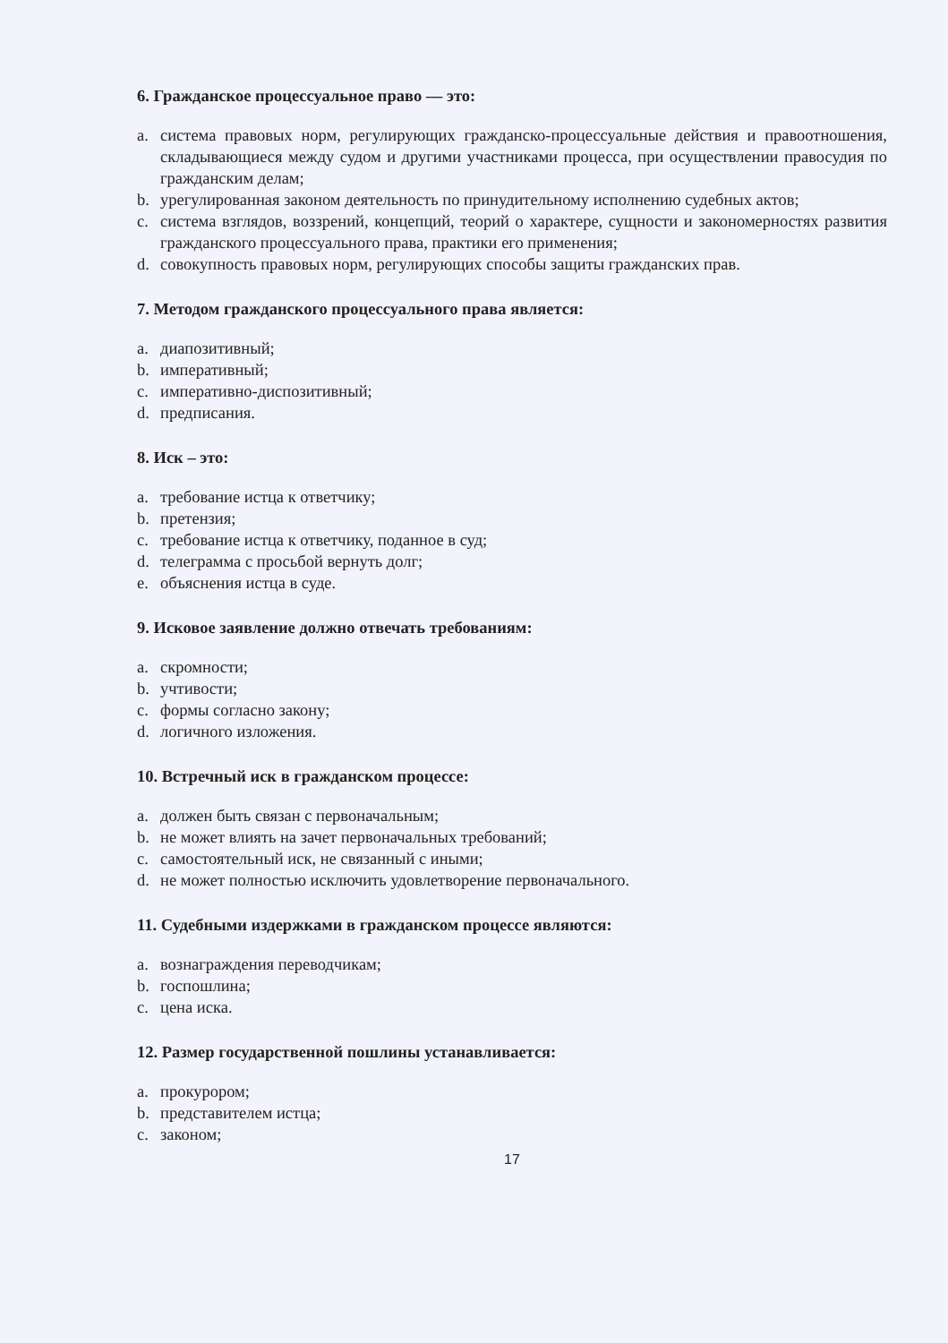6. Гражданское процессуальное право — это:
a. система правовых норм, регулирующих гражданско-процессуальные действия и правоотношения, складывающиеся между судом и другими участниками процесса, при осуществлении правосудия по гражданским делам;
b. урегулированная законом деятельность по принудительному исполнению судебных актов;
c. система взглядов, воззрений, концепций, теорий о характере, сущности и закономерностях развития гражданского процессуального права, практики его применения;
d. совокупность правовых норм, регулирующих способы защиты гражданских прав.
7. Методом гражданского процессуального права является:
a. диапозитивный;
b. императивный;
c. императивно-диспозитивный;
d. предписания.
8. Иск – это:
a. требование истца к ответчику;
b. претензия;
c. требование истца к ответчику, поданное в суд;
d. телеграмма с просьбой вернуть долг;
e. объяснения истца в суде.
9. Исковое заявление должно отвечать требованиям:
a. скромности;
b. учтивости;
c. формы согласно закону;
d. логичного изложения.
10. Встречный иск в гражданском процессе:
a. должен быть связан с первоначальным;
b. не может влиять на зачет первоначальных требований;
c. самостоятельный иск, не связанный с иными;
d. не может полностью исключить удовлетворение первоначального.
11. Судебными издержками в гражданском процессе являются:
a. вознаграждения переводчикам;
b. госпошлина;
c. цена иска.
12. Размер государственной пошлины устанавливается:
a. прокурором;
b. представителем истца;
c. законом;
17